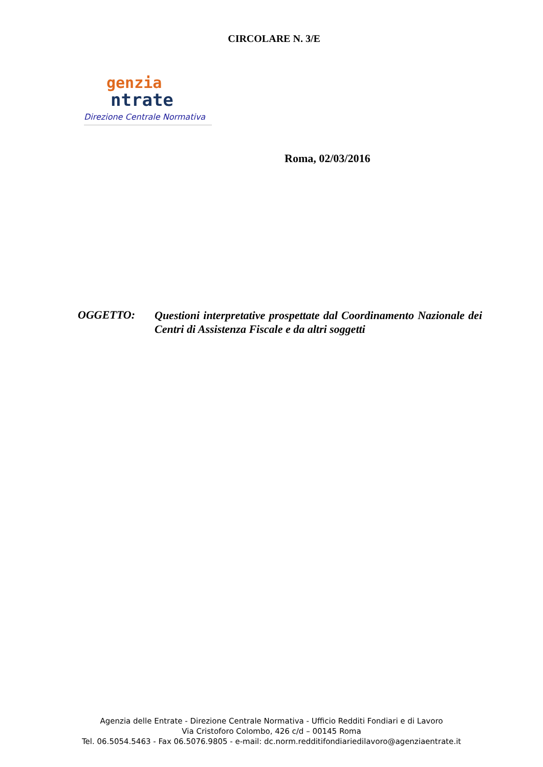CIRCOLARE N. 3/E
genzia
ntrate
Direzione Centrale Normativa
Roma, 02/03/2016
OGGETTO:
Questioni interpretative prospettate dal Coordinamento Nazionale dei Centri di Assistenza Fiscale e da altri soggetti
Agenzia delle Entrate - Direzione Centrale Normativa - Ufficio Redditi Fondiari e di Lavoro
Via Cristoforo Colombo, 426 c/d – 00145 Roma
Tel. 06.5054.5463 - Fax 06.5076.9805 - e-mail: dc.norm.redditifondiariedilavoro@agenziaentrate.it